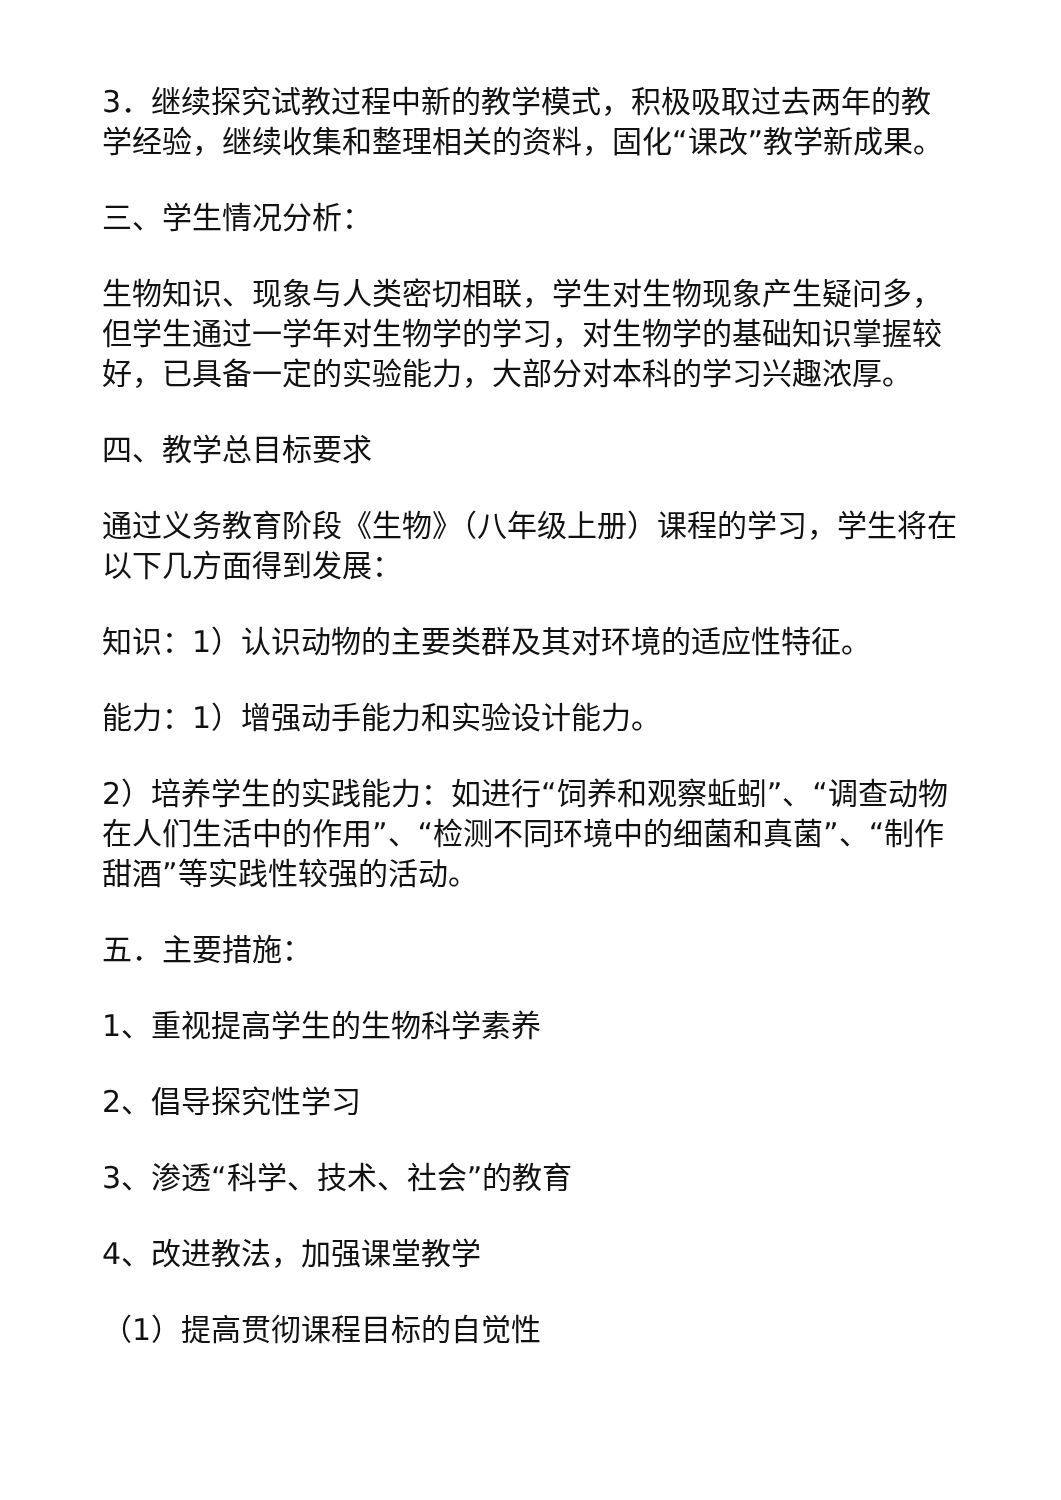3．继续探究试教过程中新的教学模式，积极吸取过去两年的教学经验，继续收集和整理相关的资料，固化“课改”教学新成果。
三、学生情况分析：
生物知识、现象与人类密切相联，学生对生物现象产生疑问多，但学生通过一学年对生物学的学习，对生物学的基础知识掌握较好，已具备一定的实验能力，大部分对本科的学习兴趣浓厚。
四、教学总目标要求
通过义务教育阶段《生物》（八年级上册）课程的学习，学生将在以下几方面得到发展：
知识：1）认识动物的主要类群及其对环境的适应性特征。
能力：1）增强动手能力和实验设计能力。
2）培养学生的实践能力：如进行“饲养和观察蚯蚓”、“调查动物在人们生活中的作用”、“检测不同环境中的细菌和真菌”、“制作甜酒”等实践性较强的活动。
五．主要措施：
1、重视提高学生的生物科学素养
2、倡导探究性学习
3、渗透“科学、技术、社会”的教育
4、改进教法，加强课堂教学
（1）提高贯彻课程目标的自觉性